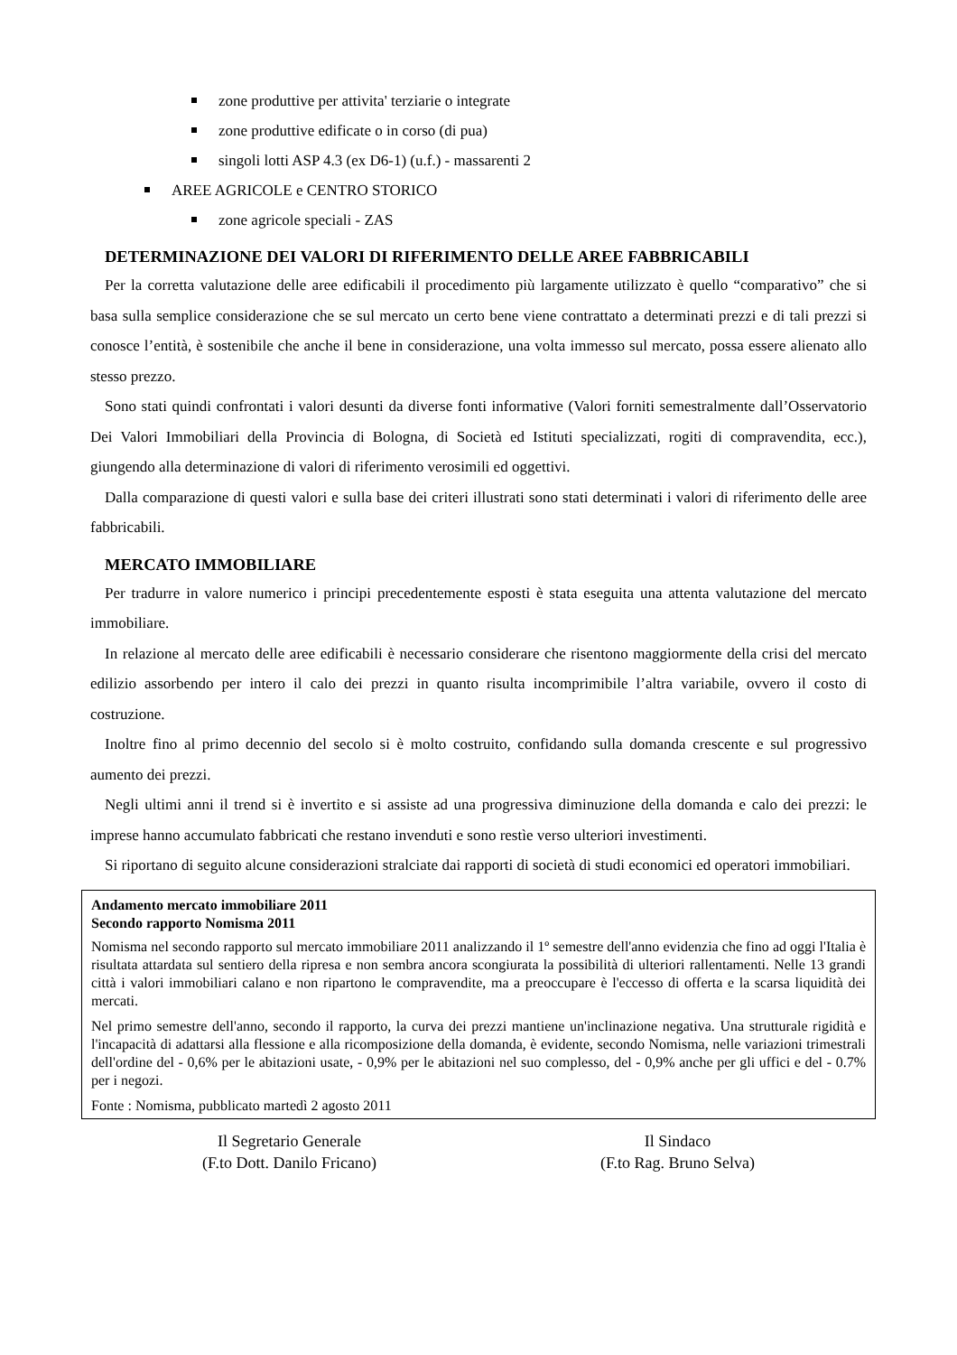zone produttive per attivita' terziarie o integrate
zone produttive edificate o in corso (di pua)
singoli lotti ASP 4.3 (ex D6-1) (u.f.) - massarenti 2
AREE AGRICOLE e CENTRO STORICO
zone agricole speciali - ZAS
DETERMINAZIONE DEI VALORI DI RIFERIMENTO DELLE AREE FABBRICABILI
Per la corretta valutazione delle aree edificabili il procedimento più largamente utilizzato è quello “comparativo” che si basa sulla semplice considerazione che se sul mercato un certo bene viene contrattato a determinati prezzi e di tali prezzi si conosce l’entità, è sostenibile che anche il bene in considerazione, una volta immesso sul mercato, possa essere alienato allo stesso prezzo.
Sono stati quindi confrontati i valori desunti da diverse fonti informative (Valori forniti semestralmente dall’Osservatorio Dei Valori Immobiliari della Provincia di Bologna, di Società ed Istituti specializzati, rogiti di compravendita, ecc.), giungendo alla determinazione di valori di riferimento verosimili ed oggettivi.
Dalla comparazione di questi valori e sulla base dei criteri illustrati sono stati determinati i valori di riferimento delle aree fabbricabili.
MERCATO IMMOBILIARE
Per tradurre in valore numerico i principi precedentemente esposti è stata eseguita una attenta valutazione del mercato immobiliare.
In relazione al mercato delle aree edificabili è necessario considerare che risentono maggiormente della crisi del mercato edilizio assorbendo per intero il calo dei prezzi in quanto risulta incomprimibile l’altra variabile, ovvero il costo di costruzione.
Inoltre fino al primo decennio del secolo si è molto costruito, confidando sulla domanda crescente e sul progressivo aumento dei prezzi.
Negli ultimi anni il trend si è invertito e si assiste ad una progressiva diminuzione della domanda e calo dei prezzi: le imprese hanno accumulato fabbricati che restano invenduti e sono restìe verso ulteriori investimenti.
Si riportano di seguito alcune considerazioni stralciate dai rapporti di società di studi economici ed operatori immobiliari.
Andamento mercato immobiliare 2011
Secondo rapporto Nomisma 2011
Nomisma nel secondo rapporto sul mercato immobiliare 2011 analizzando il 1º semestre dell'anno evidenzia che fino ad oggi l'Italia è risultata attardata sul sentiero della ripresa e non sembra ancora scongiurata la possibilità di ulteriori rallentamenti. Nelle 13 grandi città i valori immobiliari calano e non ripartono le compravendite, ma a preoccupare è l'eccesso di offerta e la scarsa liquidità dei mercati.
Nel primo semestre dell'anno, secondo il rapporto, la curva dei prezzi mantiene un'inclinazione negativa. Una strutturale rigidità e l'incapacità di adattarsi alla flessione e alla ricomposizione della domanda, è evidente, secondo Nomisma, nelle variazioni trimestrali dell'ordine del - 0,6% per le abitazioni usate, - 0,9% per le abitazioni nel suo complesso, del - 0,9% anche per gli uffici e del - 0.7% per i negozi.
Fonte : Nomisma, pubblicato martedì 2 agosto 2011
Il Segretario Generale
(F.to Dott. Danilo Fricano)
Il Sindaco
(F.to Rag. Bruno Selva)